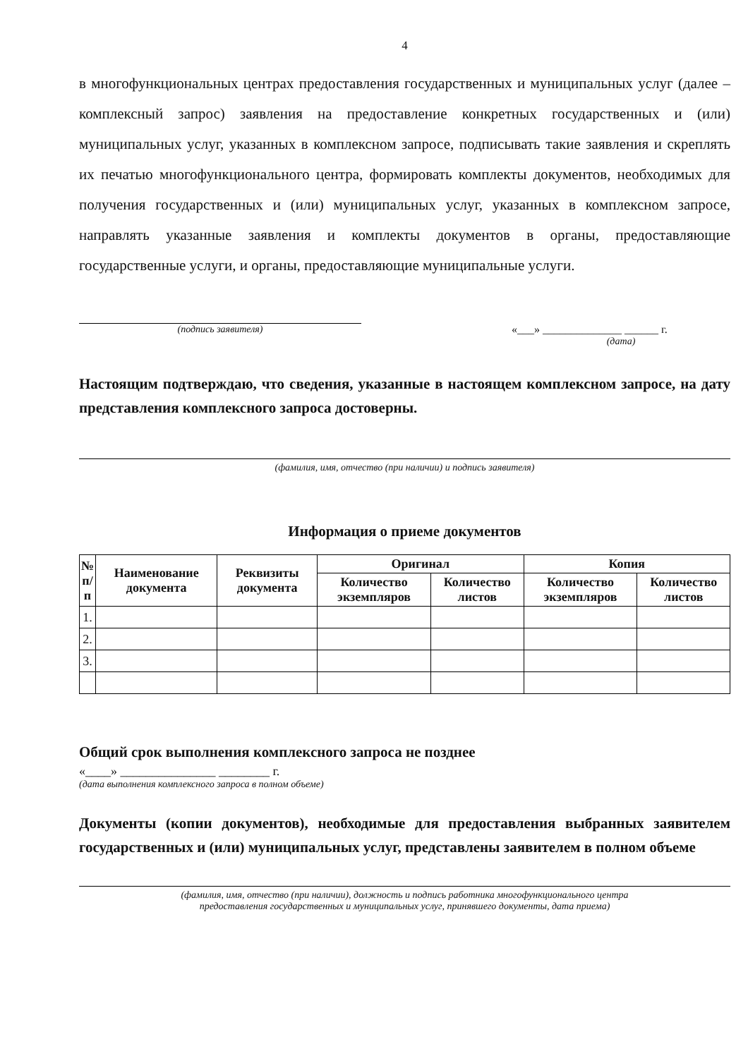4
в многофункциональных центрах предоставления государственных и муниципальных услуг (далее – комплексный запрос) заявления на предоставление конкретных государственных и (или) муниципальных услуг, указанных в комплексном запросе, подписывать такие заявления и скреплять их печатью многофункционального центра, формировать комплекты документов, необходимых для получения государственных и (или) муниципальных услуг, указанных в комплексном запросе, направлять указанные заявления и комплекты документов в органы, предоставляющие государственные услуги, и органы, предоставляющие муниципальные услуги.
(подпись заявителя) «___» ______________ ______ г.
(дата)
Настоящим подтверждаю, что сведения, указанные в настоящем комплексном запросе, на дату представления комплексного запроса достоверны.
(фамилия, имя, отчество (при наличии) и подпись заявителя)
Информация о приеме документов
| № п/ п | Наименование документа | Реквизиты документа | Оригинал | | Копия | |
| --- | --- | --- | --- | --- | --- | --- |
| | | | Количество экземпляров | Количество листов | Количество экземпляров | Количество листов |
| 1. | | | | | | |
| 2. | | | | | | |
| 3. | | | | | | |
Общий срок выполнения комплексного запроса не позднее
«____» _______________ ________ г.
(дата выполнения комплексного запроса в полном объеме)
Документы (копии документов), необходимые для предоставления выбранных заявителем государственных и (или) муниципальных услуг, представлены заявителем в полном объеме
(фамилия, имя, отчество (при наличии), должность и подпись работника многофункционального центра
предоставления государственных и муниципальных услуг, принявшего документы, дата приема)